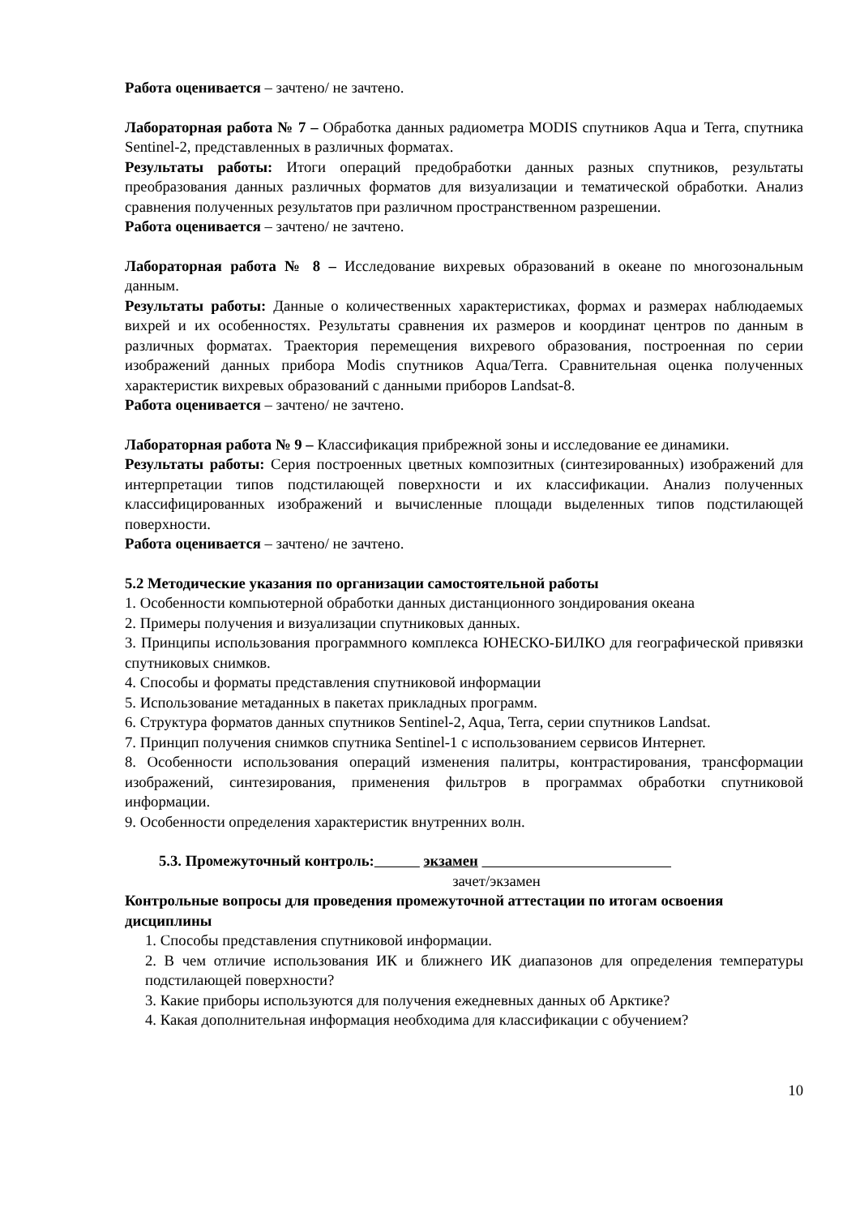Работа оценивается – зачтено/ не зачтено.
Лабораторная работа № 7 – Обработка данных радиометра MODIS спутников Aqua и Terra, спутника Sentinel-2, представленных в различных форматах.
Результаты работы: Итоги операций предобработки данных разных спутников, результаты преобразования данных различных форматов для визуализации и тематической обработки. Анализ сравнения полученных результатов при различном пространственном разрешении.
Работа оценивается – зачтено/ не зачтено.
Лабораторная работа № 8 – Исследование вихревых образований в океане по многозональным данным.
Результаты работы: Данные о количественных характеристиках, формах и размерах наблюдаемых вихрей и их особенностях. Результаты сравнения их размеров и координат центров по данным в различных форматах. Траектория перемещения вихревого образования, построенная по серии изображений данных прибора Modis спутников Aqua/Terra. Сравнительная оценка полученных характеристик вихревых образований с данными приборов Landsat-8.
Работа оценивается – зачтено/ не зачтено.
Лабораторная работа № 9 – Классификация прибрежной зоны и исследование ее динамики.
Результаты работы: Серия построенных цветных композитных (синтезированных) изображений для интерпретации типов подстилающей поверхности и их классификации. Анализ полученных классифицированных изображений и вычисленные площади выделенных типов подстилающей поверхности.
Работа оценивается – зачтено/ не зачтено.
5.2 Методические указания по организации самостоятельной работы
1. Особенности компьютерной обработки данных дистанционного зондирования океана
2. Примеры получения и визуализации спутниковых данных.
3. Принципы использования программного комплекса ЮНЕСКО-БИЛКО для географической привязки спутниковых снимков.
4. Способы и форматы представления спутниковой информации
5. Использование метаданных в пакетах прикладных программ.
6. Структура форматов данных спутников Sentinel-2, Aqua, Terra, серии спутников Landsat.
7. Принцип получения снимков спутника Sentinel-1 с использованием сервисов Интернет.
8. Особенности использования операций изменения палитры, контрастирования, трансформации изображений, синтезирования, применения фильтров в программах обработки спутниковой информации.
9. Особенности определения характеристик внутренних волн.
5.3. Промежуточный контроль: экзамен
зачет/экзамен
Контрольные вопросы для проведения промежуточной аттестации по итогам освоения дисциплины
1. Способы представления спутниковой информации.
2. В чем отличие использования ИК и ближнего ИК диапазонов для определения температуры подстилающей поверхности?
3. Какие приборы используются для получения ежедневных данных об Арктике?
4. Какая дополнительная информация необходима для классификации с обучением?
10